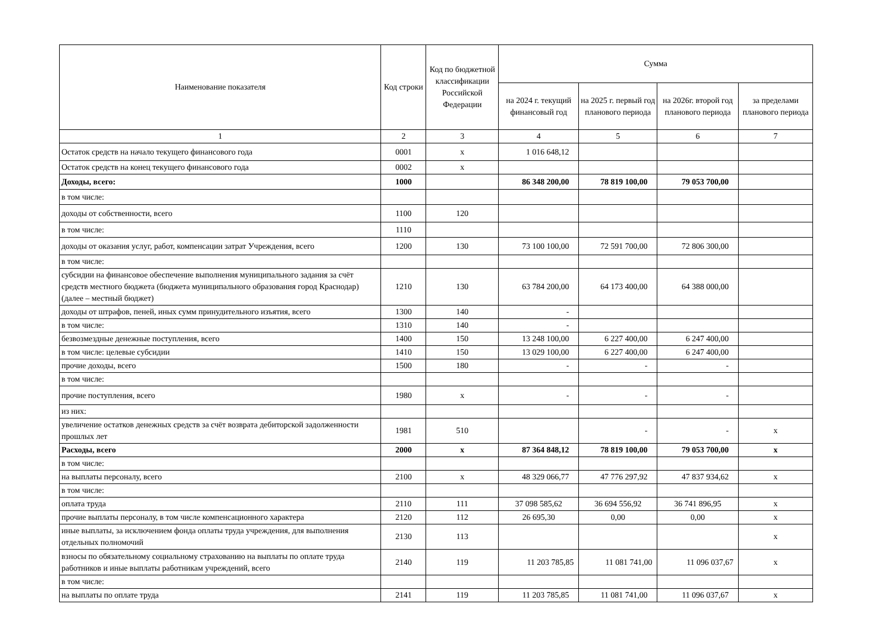| Наименование показателя | Код строки | Код по бюджетной классификации Российской Федерации | Сумма | | | |
| --- | --- | --- | --- | --- | --- | --- |
| | | | на 2024 г. текущий финансовый год | на 2025 г. первый год планового периода | на 2026г. второй год планового периода | за пределами планового периода |
| 1 | 2 | 3 | 4 | 5 | 6 | 7 |
| Остаток средств на начало текущего финансового года | 0001 | x | 1 016 648,12 | | | |
| Остаток средств на конец текущего финансового года | 0002 | x | | | | |
| Доходы, всего: | 1000 | | 86 348 200,00 | 78 819 100,00 | 79 053 700,00 | |
| в том числе: | | | | | | |
| доходы от собственности, всего | 1100 | 120 | | | | |
| в том числе: | 1110 | | | | | |
| доходы от оказания услуг, работ, компенсации затрат Учреждения, всего | 1200 | 130 | 73 100 100,00 | 72 591 700,00 | 72 806 300,00 | |
| в том числе: | | | | | | |
| субсидии на финансовое обеспечение выполнения муниципального задания за счёт средств местного бюджета (бюджета муниципального образования город Краснодар) (далее – местный бюджет) | 1210 | 130 | 63 784 200,00 | 64 173 400,00 | 64 388 000,00 | |
| доходы от штрафов, пеней, иных сумм принудительного изъятия, всего | 1300 | 140 | - | | | |
| в том числе: | 1310 | 140 | - | | | |
| безвозмездные денежные поступления, всего | 1400 | 150 | 13 248 100,00 | 6 227 400,00 | 6 247 400,00 | |
| в том числе: целевые субсидии | 1410 | 150 | 13 029 100,00 | 6 227 400,00 | 6 247 400,00 | |
| прочие доходы, всего | 1500 | 180 | - | - | - | |
| в том числе: | | | | | | |
| прочие поступления, всего | 1980 | x | - | - | - | |
| из них: | | | | | | |
| увеличение остатков денежных средств за счёт возврата дебиторской задолженности прошлых лет | 1981 | 510 | | - | - | x |
| Расходы, всего | 2000 | x | 87 364 848,12 | 78 819 100,00 | 79 053 700,00 | x |
| в том числе: | | | | | | |
| на выплаты персоналу, всего | 2100 | x | 48 329 066,77 | 47 776 297,92 | 47 837 934,62 | x |
| в том числе: | | | | | | |
| оплата труда | 2110 | 111 | 37 098 585,62 | 36 694 556,92 | 36 741 896,95 | x |
| прочие выплаты персоналу, в том числе компенсационного характера | 2120 | 112 | 26 695,30 | 0,00 | 0,00 | x |
| иные выплаты, за исключением фонда оплаты труда учреждения, для выполнения отдельных полномочий | 2130 | 113 | | | | x |
| взносы по обязательному социальному страхованию на выплаты по оплате труда работников и иные выплаты работникам учреждений, всего | 2140 | 119 | 11 203 785,85 | 11 081 741,00 | 11 096 037,67 | x |
| в том числе: | | | | | | |
| на выплаты по оплате труда | 2141 | 119 | 11 203 785,85 | 11 081 741,00 | 11 096 037,67 | x |